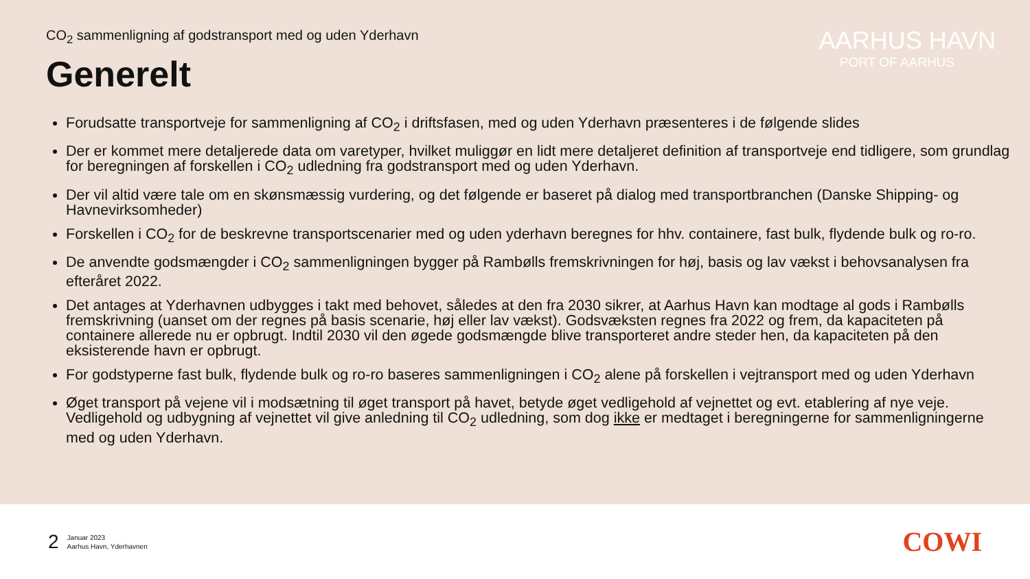AARHUS HAVN
PORT OF AARHUS
CO<sub>2</sub> sammenligning af godstransport med og uden Yderhavn
Generelt
Forudsatte transportveje for sammenligning af CO<sub>2</sub> i driftsfasen, med og uden Yderhavn præsenteres i de følgende slides
Der er kommet mere detaljerede data om varetyper, hvilket muliggør en lidt mere detaljeret definition af transportveje end tidligere, som grundlag for beregningen af forskellen i CO<sub>2</sub> udledning fra godstransport med og uden Yderhavn.
Der vil altid være tale om en skønsmæssig vurdering, og det følgende er baseret på dialog med transportbranchen (Danske Shipping- og Havnevirksomheder)
Forskellen i CO<sub>2</sub> for de beskrevne transportscenarier med og uden yderhavn beregnes for hhv. containere, fast bulk, flydende bulk og ro-ro.
De anvendte godsmængder i CO<sub>2</sub> sammenligningen bygger på Rambølls fremskrivningen for høj, basis og lav vækst i behovsanalysen fra efteråret 2022.
Det antages at Yderhavnen udbygges i takt med behovet, således at den fra 2030 sikrer, at Aarhus Havn kan modtage al gods i Rambølls fremskrivning (uanset om der regnes på basis scenarie, høj eller lav vækst). Godsvæksten regnes fra 2022 og frem, da kapaciteten på containere allerede nu er opbrugt. Indtil 2030 vil den øgede godsmængde blive transporteret andre steder hen, da kapaciteten på den eksisterende havn er opbrugt.
For godstyperne fast bulk, flydende bulk og ro-ro baseres sammenligningen i CO<sub>2</sub> alene på forskellen i vejtransport med og uden Yderhavn
Øget transport på vejene vil i modsætning til øget transport på havet, betyde øget vedligehold af vejnettet og evt. etablering af nye veje. Vedligehold og udbygning af vejnettet vil give anledning til CO<sub>2</sub> udledning, som dog ikke er medtaget i beregningerne for sammenligningerne med og uden Yderhavn.
2 Januar 2023
Aarhus Havn, Yderhavnen
COWI